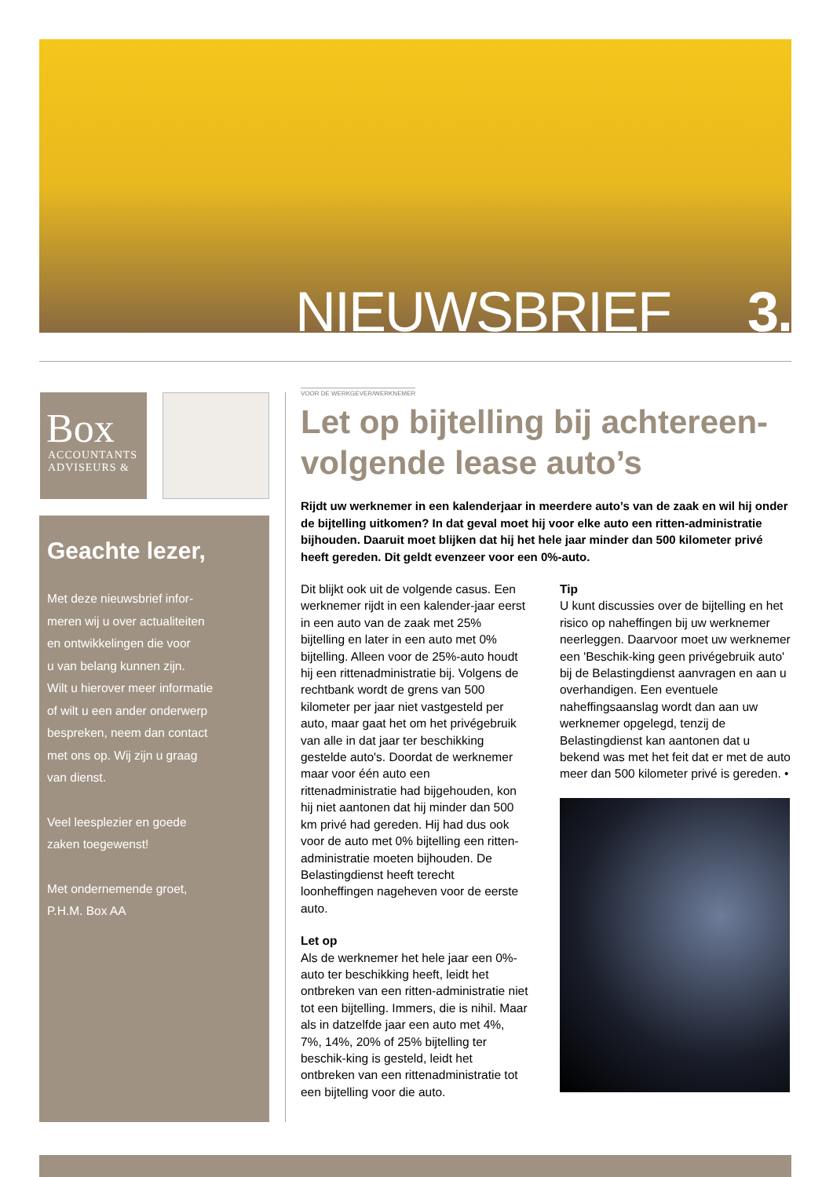NIEUWSBRIEF 3.
Box
ACCOUNTANTS
ADVISEURS &
Geachte lezer,
Met deze nieuwsbrief infor-
meren wij u over actualiteiten
en ontwikkelingen die voor
u van belang kunnen zijn.
Wilt u hierover meer informatie
of wilt u een ander onderwerp
bespreken, neem dan contact
met ons op. Wij zijn u graag
van dienst.
Veel leesplezier en goede
zaken toegewenst!
Met ondernemende groet,
P.H.M. Box AA
VOOR DE WERKGEVER/WERKNEMER
Let op bijtelling bij achtereen-
volgende lease auto’s
Rijdt uw werknemer in een kalenderjaar in meerdere auto’s van de zaak en wil hij onder de bijtelling uitkomen? In dat geval moet hij voor elke auto een ritten-administratie bijhouden. Daaruit moet blijken dat hij het hele jaar minder dan 500 kilometer privé heeft gereden. Dit geldt evenzeer voor een 0%-auto.
Dit blijkt ook uit de volgende casus. Een werknemer rijdt in een kalender-jaar eerst in een auto van de zaak met 25% bijtelling en later in een auto met 0% bijtelling. Alleen voor de 25%-auto houdt hij een rittenadministratie bij. Volgens de rechtbank wordt de grens van 500 kilometer per jaar niet vastgesteld per auto, maar gaat het om het privégebruik van alle in dat jaar ter beschikking gestelde auto's. Doordat de werknemer maar voor één auto een rittenadministratie had bijgehouden, kon hij niet aantonen dat hij minder dan 500 km privé had gereden. Hij had dus ook voor de auto met 0% bijtelling een ritten-administratie moeten bijhouden. De Belastingdienst heeft terecht loonheffingen nageheven voor de eerste auto.
Let op
Als de werknemer het hele jaar een 0%-auto ter beschikking heeft, leidt het ontbreken van een ritten-administratie niet tot een bijtelling. Immers, die is nihil. Maar als in datzelfde jaar een auto met 4%, 7%, 14%, 20% of 25% bijtelling ter beschik-king is gesteld, leidt het ontbreken van een rittenadministratie tot een bijtelling voor die auto.
Tip
U kunt discussies over de bijtelling en het risico op naheffingen bij uw werknemer neerleggen. Daarvoor moet uw werknemer een 'Beschik-king geen privégebruik auto' bij de Belastingdienst aanvragen en aan u overhandigen. Een eventuele naheffingsaanslag wordt dan aan uw werknemer opgelegd, tenzij de Belastingdienst kan aantonen dat u bekend was met het feit dat er met de auto meer dan 500 kilometer privé is gereden. •